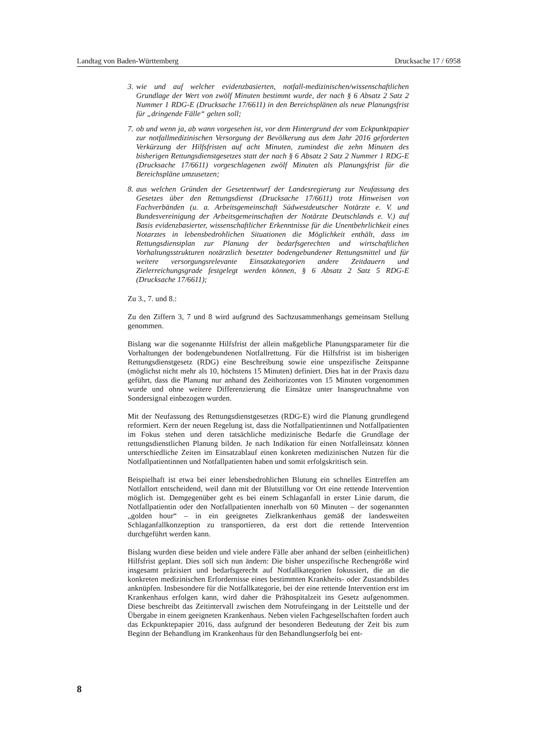Landtag von Baden-Württemberg Drucksache 17 / 6958
3. wie und auf welcher evidenzbasierten, notfall-medizinischen/wissenschaftlichen Grundlage der Wert von zwölf Minuten bestimmt wurde, der nach § 6 Absatz 2 Satz 2 Nummer 1 RDG-E (Drucksache 17/6611) in den Bereichsplänen als neue Planungsfrist für „dringende Fälle“ gelten soll;
7. ob und wenn ja, ab wann vorgesehen ist, vor dem Hintergrund der vom Eckpunktpapier zur notfallmedizinischen Versorgung der Bevölkerung aus dem Jahr 2016 geforderten Verkürzung der Hilfsfristen auf acht Minuten, zumindest die zehn Minuten des bisherigen Rettungsdienstgesetzes statt der nach § 6 Absatz 2 Satz 2 Nummer 1 RDG-E (Drucksache 17/6611) vorgeschlagenen zwölf Minuten als Planungsfrist für die Bereichspläne umzusetzen;
8. aus welchen Gründen der Gesetzentwurf der Landesregierung zur Neufassung des Gesetzes über den Rettungsdienst (Drucksache 17/6611) trotz Hinweisen von Fachverbänden (u. a. Arbeitsgemeinschaft Südwestdeutscher Notärzte e. V. und Bundesvereinigung der Arbeitsgemeinschaften der Notärzte Deutschlands e. V.) auf Basis evidenzbasierter, wissenschaftlicher Erkenntnisse für die Unentbehrlichkeit eines Notarztes in lebensbedrohlichen Situationen die Möglichkeit enthält, dass im Rettungsdienstplan zur Planung der bedarfsgerechten und wirtschaftlichen Vorhaltungsstrukturen notärztlich besetzter bodengebundener Rettungsmittel und für weitere versorgungsrelevante Einsatzkategorien andere Zeitdauern und Zielerreichungsgrade festgelegt werden können, § 6 Absatz 2 Satz 5 RDG-E (Drucksache 17/6611);
Zu 3., 7. und 8.:
Zu den Ziffern 3, 7 und 8 wird aufgrund des Sachzusammenhangs gemeinsam Stellung genommen.
Bislang war die sogenannte Hilfsfrist der allein maßgebliche Planungsparameter für die Vorhaltungen der bodengebundenen Notfallrettung. Für die Hilfsfrist ist im bisherigen Rettungsdienstgesetz (RDG) eine Beschreibung sowie eine unspezifische Zeitspanne (möglichst nicht mehr als 10, höchstens 15 Minuten) definiert. Dies hat in der Praxis dazu geführt, dass die Planung nur anhand des Zeithorizontes von 15 Minuten vorgenommen wurde und ohne weitere Differenzierung die Einsätze unter Inanspruchnahme von Sondersignal einbezogen wurden.
Mit der Neufassung des Rettungsdienstgesetzes (RDG-E) wird die Planung grundlegend reformiert. Kern der neuen Regelung ist, dass die Notfallpatientinnen und Notfallpatienten im Fokus stehen und deren tatsächliche medizinische Bedarfe die Grundlage der rettungsdienstlichen Planung bilden. Je nach Indikation für einen Notfalleinsatz können unterschiedliche Zeiten im Einsatzablauf einen konkreten medizinischen Nutzen für die Notfallpatientinnen und Notfallpatienten haben und somit erfolgskritisch sein.
Beispielhaft ist etwa bei einer lebensbedrohlichen Blutung ein schnelles Eintreffen am Notfallort entscheidend, weil dann mit der Blutstillung vor Ort eine rettende Intervention möglich ist. Demgegenüber geht es bei einem Schlaganfall in erster Linie darum, die Notfallpatientin oder den Notfallpatienten innerhalb von 60 Minuten – der sogenannten „golden hour“ – in ein geeignetes Zielkrankenhaus gemäß der landesweiten Schlaganfallkonzeption zu transportieren, da erst dort die rettende Intervention durchgeführt werden kann.
Bislang wurden diese beiden und viele andere Fälle aber anhand der selben (einheitlichen) Hilfsfrist geplant. Dies soll sich nun ändern: Die bisher unspezifische Rechengröße wird insgesamt präzisiert und bedarfsgerecht auf Notfallkategorien fokussiert, die an die konkreten medizinischen Erfordernisse eines bestimmten Krankheits- oder Zustandsbildes anknüpfen. Insbesondere für die Notfallkategorie, bei der eine rettende Intervention erst im Krankenhaus erfolgen kann, wird daher die Prähospitalzeit ins Gesetz aufgenommen. Diese beschreibt das Zeitintervall zwischen dem Notrufeingang in der Leitstelle und der Übergabe in einem geeigneten Krankenhaus. Neben vielen Fachgesellschaften fordert auch das Eckpunktepapier 2016, dass aufgrund der besonderen Bedeutung der Zeit bis zum Beginn der Behandlung im Krankenhaus für den Behandlungserfolg bei ent-
8